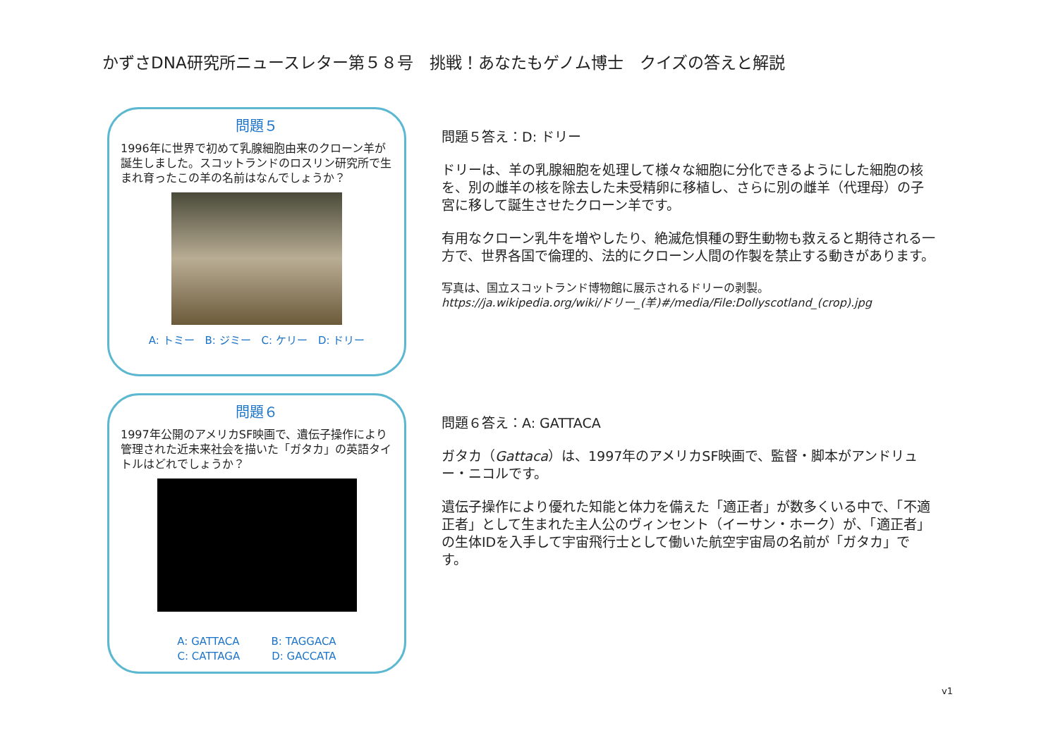かずさDNA研究所ニュースレター第５８号　挑戦！あなたもゲノム博士　クイズの答えと解説
問題５
1996年に世界で初めて乳腺細胞由来のクローン羊が誕生しました。スコットランドのロスリン研究所で生まれ育ったこの羊の名前はなんでしょうか？
A: トミー　B: ジミー　C: ケリー　D: ドリー
問題５答え：D: ドリー
ドリーは、羊の乳腺細胞を処理して様々な細胞に分化できるようにした細胞の核を、別の雌羊の核を除去した未受精卵に移植し、さらに別の雌羊（代理母）の子宮に移して誕生させたクローン羊です。
有用なクローン乳牛を増やしたり、絶滅危惧種の野生動物も救えると期待される一方で、世界各国で倫理的、法的にクローン人間の作製を禁止する動きがあります。
写真は、国立スコットランド博物館に展示されるドリーの剥製。
https://ja.wikipedia.org/wiki/ドリー_(羊)#/media/File:Dollyscotland_(crop).jpg
問題６
1997年公開のアメリカSF映画で、遺伝子操作により管理された近未来社会を描いた「ガタカ」の英語タイトルはどれでしょうか？
A: GATTACA　　　B: TAGGACA
C: CATTAGA　　　D: GACCATA
問題６答え：A: GATTACA
ガタカ（Gattaca）は、1997年のアメリカSF映画で、監督・脚本がアンドリュー・ニコルです。
遺伝子操作により優れた知能と体力を備えた「適正者」が数多くいる中で、「不適正者」として生まれた主人公のヴィンセント（イーサン・ホーク）が、「適正者」の生体IDを入手して宇宙飛行士として働いた航空宇宙局の名前が「ガタカ」です。
v1